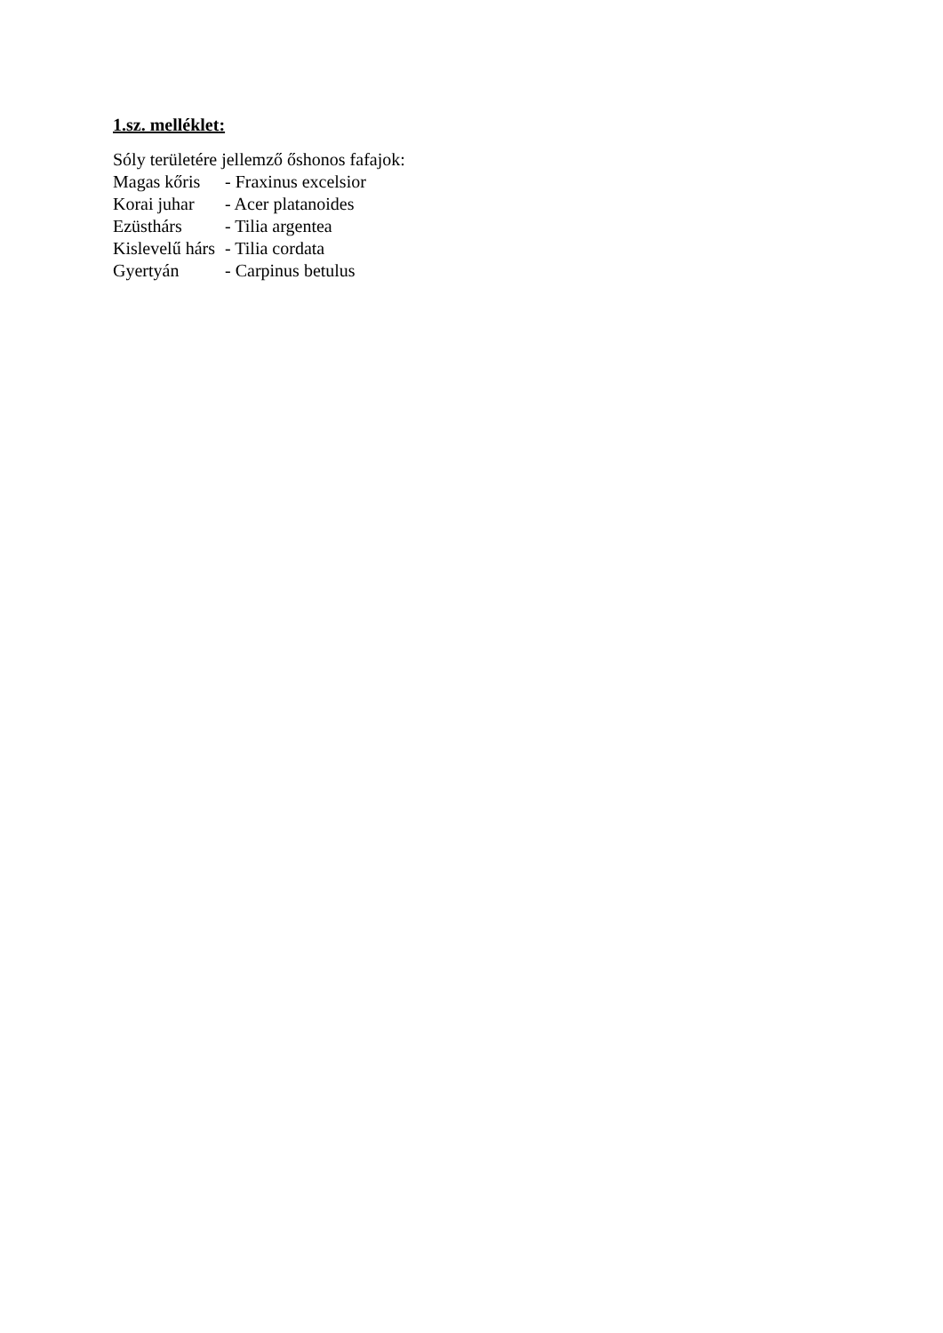1.sz. melléklet:
Sóly területére jellemző őshonos fafajok:
Magas kőris - Fraxinus excelsior
Korai juhar - Acer platanoides
Ezüsthárs - Tilia argentea
Kislevelű hárs - Tilia cordata
Gyertyán - Carpinus betulus